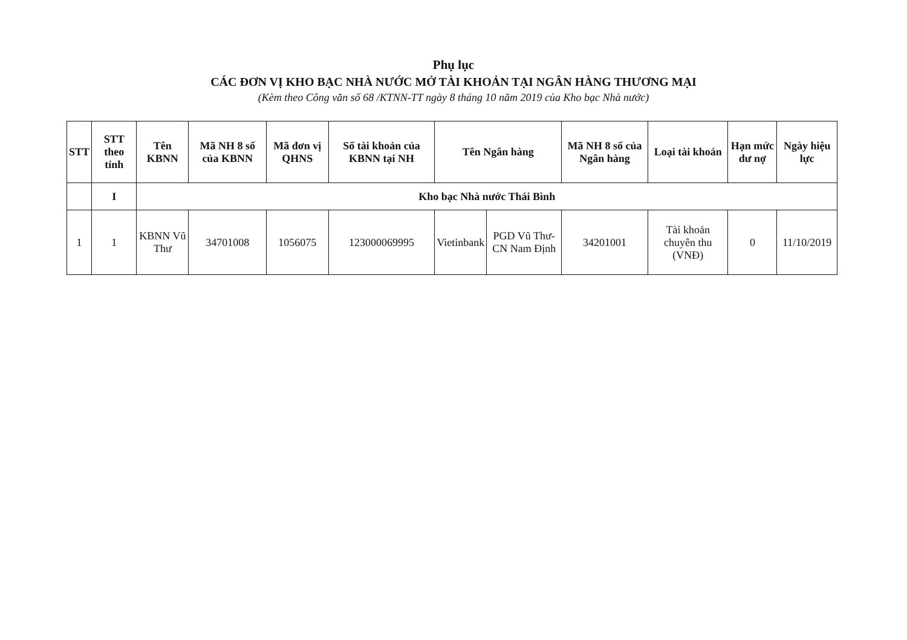Phụ lục
CÁC ĐƠN VỊ KHO BẠC NHÀ NƯỚC MỞ TÀI KHOẢN TẠI NGÂN HÀNG THƯƠNG MẠI
(Kèm theo Công văn số 68 /KTNN-TT ngày 8 tháng 10 năm 2019 của Kho bạc Nhà nước)
| STT | STT theo tỉnh | Tên KBNN | Mã NH 8 số của KBNN | Mã đơn vị QHNS | Số tài khoản của KBNN tại NH | Tên Ngân hàng | | Mã NH 8 số của Ngân hàng | Loại tài khoản | Hạn mức dư nợ | Ngày hiệu lực |
| --- | --- | --- | --- | --- | --- | --- | --- | --- | --- | --- | --- |
| | I | Kho bạc Nhà nước Thái Bình | | | | | | | | | |
| 1 | 1 | KBNN Vũ Thư | 34701008 | 1056075 | 123000069995 | Vietinbank | PGD Vũ Thư- CN Nam Định | 34201001 | Tài khoản chuyên thu (VNĐ) | 0 | 11/10/2019 |